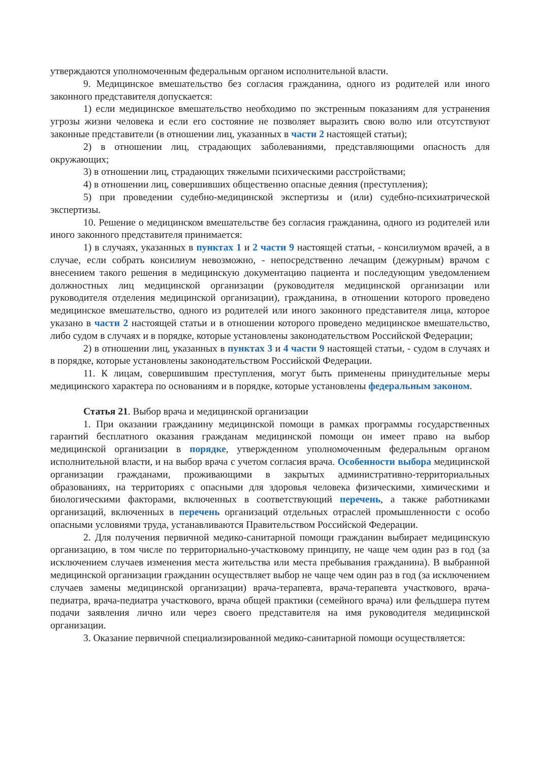утверждаются уполномоченным федеральным органом исполнительной власти.
9. Медицинское вмешательство без согласия гражданина, одного из родителей или иного законного представителя допускается:
1) если медицинское вмешательство необходимо по экстренным показаниям для устранения угрозы жизни человека и если его состояние не позволяет выразить свою волю или отсутствуют законные представители (в отношении лиц, указанных в части 2 настоящей статьи);
2) в отношении лиц, страдающих заболеваниями, представляющими опасность для окружающих;
3) в отношении лиц, страдающих тяжелыми психическими расстройствами;
4) в отношении лиц, совершивших общественно опасные деяния (преступления);
5) при проведении судебно-медицинской экспертизы и (или) судебно-психиатрической экспертизы.
10. Решение о медицинском вмешательстве без согласия гражданина, одного из родителей или иного законного представителя принимается:
1) в случаях, указанных в пунктах 1 и 2 части 9 настоящей статьи, - консилиумом врачей, а в случае, если собрать консилиум невозможно, - непосредственно лечащим (дежурным) врачом с внесением такого решения в медицинскую документацию пациента и последующим уведомлением должностных лиц медицинской организации (руководителя медицинской организации или руководителя отделения медицинской организации), гражданина, в отношении которого проведено медицинское вмешательство, одного из родителей или иного законного представителя лица, которое указано в части 2 настоящей статьи и в отношении которого проведено медицинское вмешательство, либо судом в случаях и в порядке, которые установлены законодательством Российской Федерации;
2) в отношении лиц, указанных в пунктах 3 и 4 части 9 настоящей статьи, - судом в случаях и в порядке, которые установлены законодательством Российской Федерации.
11. К лицам, совершившим преступления, могут быть применены принудительные меры медицинского характера по основаниям и в порядке, которые установлены федеральным законом.
Статья 21. Выбор врача и медицинской организации
1. При оказании гражданину медицинской помощи в рамках программы государственных гарантий бесплатного оказания гражданам медицинской помощи он имеет право на выбор медицинской организации в порядке, утвержденном уполномоченным федеральным органом исполнительной власти, и на выбор врача с учетом согласия врача. Особенности выбора медицинской организации гражданами, проживающими в закрытых административно-территориальных образованиях, на территориях с опасными для здоровья человека физическими, химическими и биологическими факторами, включенных в соответствующий перечень, а также работниками организаций, включенных в перечень организаций отдельных отраслей промышленности с особо опасными условиями труда, устанавливаются Правительством Российской Федерации.
2. Для получения первичной медико-санитарной помощи гражданин выбирает медицинскую организацию, в том числе по территориально-участковому принципу, не чаще чем один раз в год (за исключением случаев изменения места жительства или места пребывания гражданина). В выбранной медицинской организации гражданин осуществляет выбор не чаще чем один раз в год (за исключением случаев замены медицинской организации) врача-терапевта, врача-терапевта участкового, врача-педиатра, врача-педиатра участкового, врача общей практики (семейного врача) или фельдшера путем подачи заявления лично или через своего представителя на имя руководителя медицинской организации.
3. Оказание первичной специализированной медико-санитарной помощи осуществляется: